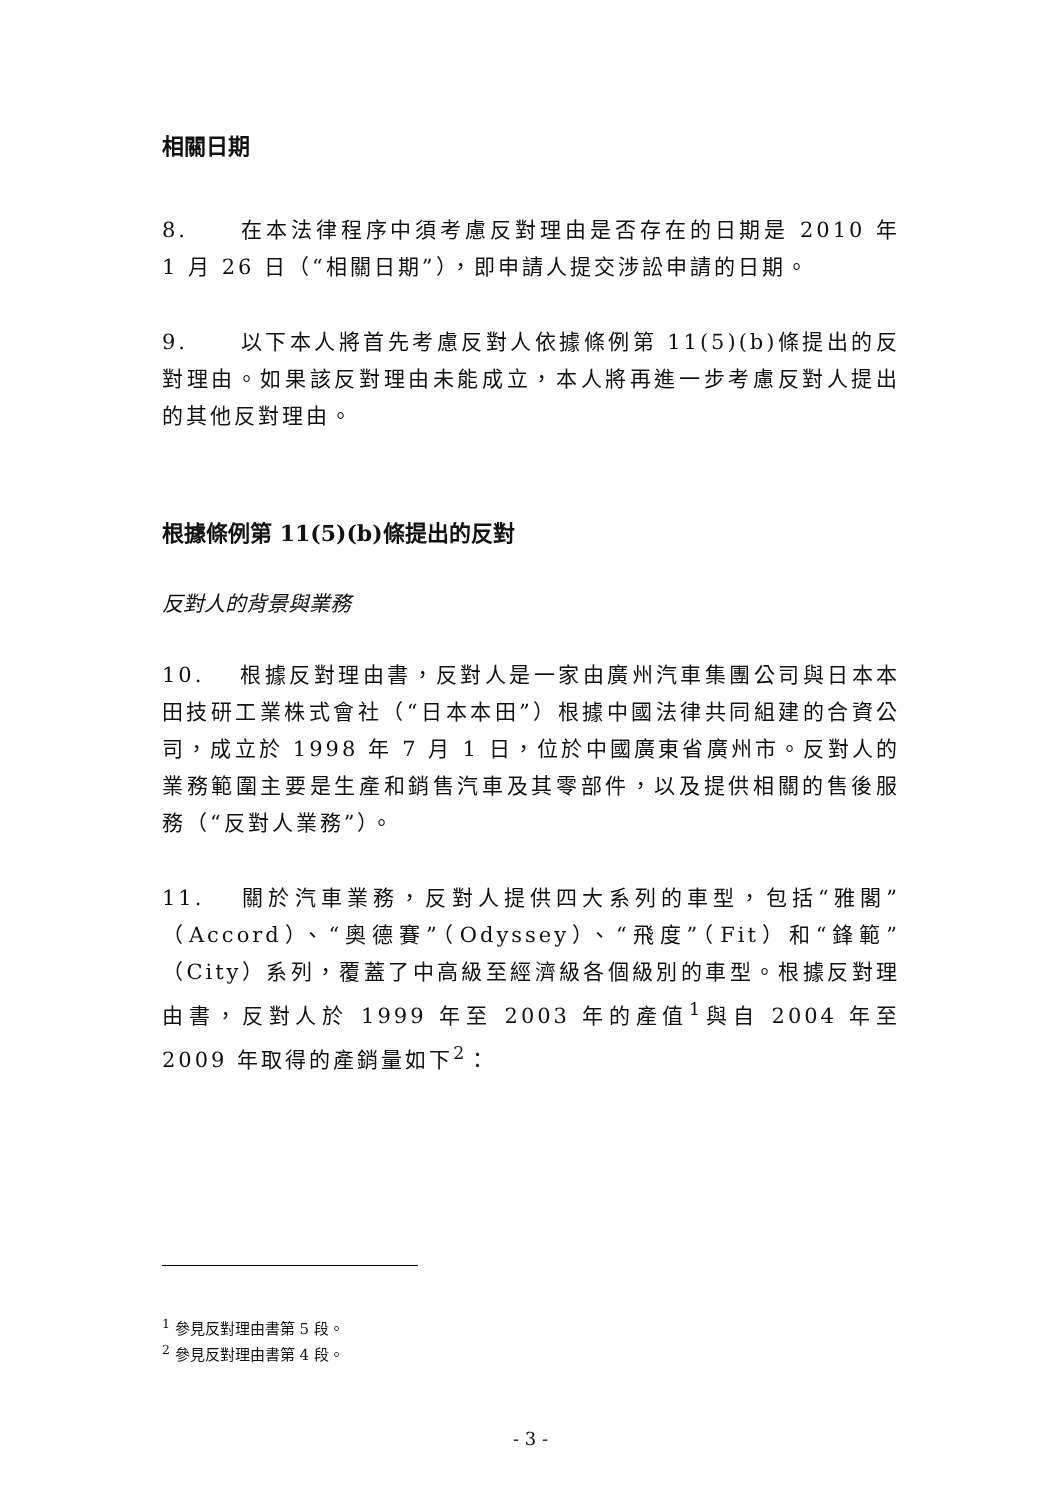相關日期
8. 在本法律程序中須考慮反對理由是否存在的日期是 2010 年 1 月 26 日（“相關日期”），即申請人提交涉訟申請的日期。
9. 以下本人將首先考慮反對人依據條例第 11(5)(b)條提出的反對理由。如果該反對理由未能成立，本人將再進一步考慮反對人提出的其他反對理由。
根據條例第 11(5)(b)條提出的反對
反對人的背景與業務
10. 根據反對理由書，反對人是一家由廣州汽車集團公司與日本本田技研工業株式會社（“日本本田”）根據中國法律共同組建的合資公司，成立於 1998 年 7 月 1 日，位於中國廣東省廣州市。反對人的業務範圍主要是生產和銷售汽車及其零部件，以及提供相關的售後服務（“反對人業務”）。
11. 關於汽車業務，反對人提供四大系列的車型，包括“雅閣”（Accord）、“奧德賽”（Odyssey）、“飛度”（Fit）和“鋒範”（City）系列，覆蓋了中高級至經濟級各個級別的車型。根據反對理由書，反對人於 1999 年至 2003 年的產值<sup>1</sup>與自 2004 年至 2009 年取得的產銷量如下<sup>2</sup>：
<sup>1</sup> 參見反對理由書第 5 段。
<sup>2</sup> 參見反對理由書第 4 段。
- 3 -